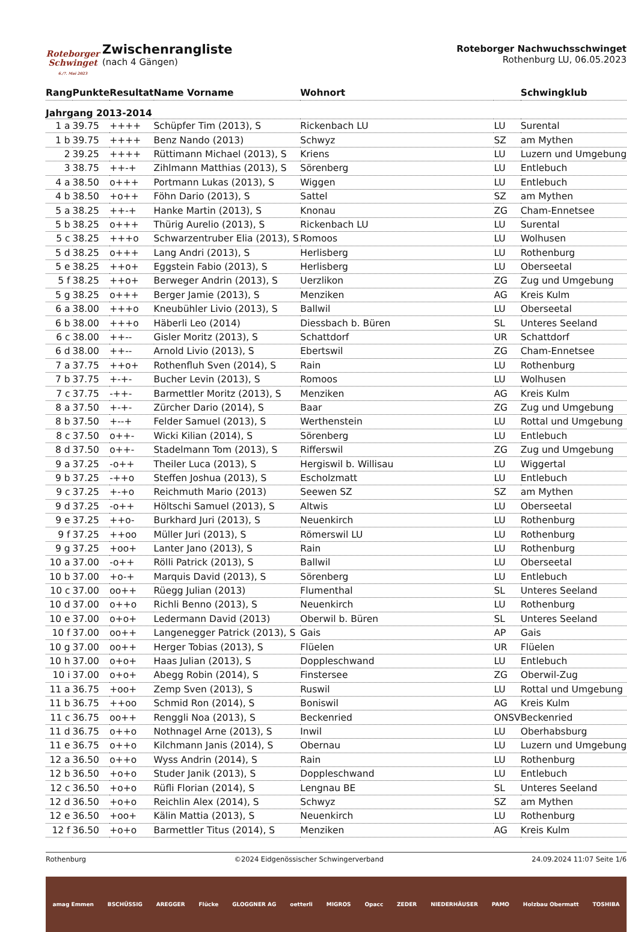Roteborger Schwinget
6./7. Mai 2023
Zwischenrangliste
(nach 4 Gängen)
Roteborger Nachwuchsschwinget
Rothenburg LU, 06.05.2023
| Rang | Punkte | Resultat | Name Vorname | Wohnort | | Schwingklub |
| --- | --- | --- | --- | --- | --- | --- |
| Jahrgang 2013-2014 | | | | | | |
| 1 a | 39.75 | ++++ | Schüpfer Tim (2013), S | Rickenbach LU | LU | Surental |
| 1 b | 39.75 | ++++ | Benz Nando (2013) | Schwyz | SZ | am Mythen |
| 2 | 39.25 | ++++ | Rüttimann Michael (2013), S | Kriens | LU | Luzern und Umgebung |
| 3 | 38.75 | ++-+ | Zihlmann Matthias (2013), S | Sörenberg | LU | Entlebuch |
| 4 a | 38.50 | o+++ | Portmann Lukas (2013), S | Wiggen | LU | Entlebuch |
| 4 b | 38.50 | +o++ | Föhn Dario (2013), S | Sattel | SZ | am Mythen |
| 5 a | 38.25 | ++-+ | Hanke Martin (2013), S | Knonau | ZG | Cham-Ennetsee |
| 5 b | 38.25 | o+++ | Thürig Aurelio (2013), S | Rickenbach LU | LU | Surental |
| 5 c | 38.25 | +++o | Schwarzentruber Elia (2013), S | Romoos | LU | Wolhusen |
| 5 d | 38.25 | o+++ | Lang Andri (2013), S | Herlisberg | LU | Rothenburg |
| 5 e | 38.25 | ++o+ | Eggstein Fabio (2013), S | Herlisberg | LU | Oberseetal |
| 5 f | 38.25 | ++o+ | Berweger Andrin (2013), S | Uerzlikon | ZG | Zug und Umgebung |
| 5 g | 38.25 | o+++ | Berger Jamie (2013), S | Menziken | AG | Kreis Kulm |
| 6 a | 38.00 | +++o | Kneubühler Livio (2013), S | Ballwil | LU | Oberseetal |
| 6 b | 38.00 | +++o | Häberli Leo (2014) | Diessbach b. Büren | SL | Unteres Seeland |
| 6 c | 38.00 | ++-- | Gisler Moritz (2013), S | Schattdorf | UR | Schattdorf |
| 6 d | 38.00 | ++-- | Arnold Livio (2013), S | Ebertswil | ZG | Cham-Ennetsee |
| 7 a | 37.75 | ++o+ | Rothenfluh Sven (2014), S | Rain | LU | Rothenburg |
| 7 b | 37.75 | +-+- | Bucher Levin (2013), S | Romoos | LU | Wolhusen |
| 7 c | 37.75 | -++- | Barmettler Moritz (2013), S | Menziken | AG | Kreis Kulm |
| 8 a | 37.50 | +-+- | Zürcher Dario (2014), S | Baar | ZG | Zug und Umgebung |
| 8 b | 37.50 | +--+ | Felder Samuel (2013), S | Werthenstein | LU | Rottal und Umgebung |
| 8 c | 37.50 | o++- | Wicki Kilian (2014), S | Sörenberg | LU | Entlebuch |
| 8 d | 37.50 | o++- | Stadelmann Tom (2013), S | Rifferswil | ZG | Zug und Umgebung |
| 9 a | 37.25 | -o++ | Theiler Luca (2013), S | Hergiswil b. Willisau | LU | Wiggertal |
| 9 b | 37.25 | -++o | Steffen Joshua (2013), S | Escholzmatt | LU | Entlebuch |
| 9 c | 37.25 | +-+o | Reichmuth Mario (2013) | Seewen SZ | SZ | am Mythen |
| 9 d | 37.25 | -o++ | Höltschi Samuel (2013), S | Altwis | LU | Oberseetal |
| 9 e | 37.25 | ++o- | Burkhard Juri (2013), S | Neuenkirch | LU | Rothenburg |
| 9 f | 37.25 | ++oo | Müller Juri (2013), S | Römerswil LU | LU | Rothenburg |
| 9 g | 37.25 | +oo+ | Lanter Jano (2013), S | Rain | LU | Rothenburg |
| 10 a | 37.00 | -o++ | Rölli Patrick (2013), S | Ballwil | LU | Oberseetal |
| 10 b | 37.00 | +o-+ | Marquis David (2013), S | Sörenberg | LU | Entlebuch |
| 10 c | 37.00 | oo++ | Rüegg Julian (2013) | Flumenthal | SL | Unteres Seeland |
| 10 d | 37.00 | o++o | Richli Benno (2013), S | Neuenkirch | LU | Rothenburg |
| 10 e | 37.00 | o+o+ | Ledermann David (2013) | Oberwil b. Büren | SL | Unteres Seeland |
| 10 f | 37.00 | oo++ | Langenegger Patrick (2013), S | Gais | AP | Gais |
| 10 g | 37.00 | oo++ | Herger Tobias (2013), S | Flüelen | UR | Flüelen |
| 10 h | 37.00 | o+o+ | Haas Julian (2013), S | Doppleschwand | LU | Entlebuch |
| 10 i | 37.00 | o+o+ | Abegg Robin (2014), S | Finstersee | ZG | Oberwil-Zug |
| 11 a | 36.75 | +oo+ | Zemp Sven (2013), S | Ruswil | LU | Rottal und Umgebung |
| 11 b | 36.75 | ++oo | Schmid Ron (2014), S | Boniswil | AG | Kreis Kulm |
| 11 c | 36.75 | oo++ | Renggli Noa (2013), S | Beckenried | ONSV | Beckenried |
| 11 d | 36.75 | o++o | Nothnagel Arne (2013), S | Inwil | LU | Oberhabsburg |
| 11 e | 36.75 | o++o | Kilchmann Janis (2014), S | Obernau | LU | Luzern und Umgebung |
| 12 a | 36.50 | o++o | Wyss Andrin (2014), S | Rain | LU | Rothenburg |
| 12 b | 36.50 | +o+o | Studer Janik (2013), S | Doppleschwand | LU | Entlebuch |
| 12 c | 36.50 | +o+o | Rüfli Florian (2014), S | Lengnau BE | SL | Unteres Seeland |
| 12 d | 36.50 | +o+o | Reichlin Alex (2014), S | Schwyz | SZ | am Mythen |
| 12 e | 36.50 | +oo+ | Kälin Mattia (2013), S | Neuenkirch | LU | Rothenburg |
| 12 f | 36.50 | +o+o | Barmettler Titus (2014), S | Menziken | AG | Kreis Kulm |
Rothenburg ©2024 Eidgenössischer Schwingerverband 24.09.2024 11:07 Seite 1/6
amag Emmen BSCHÜSSIG AREGGER Flücke GLOGGNER AG oetterli MIGROS Opacc ZEDER NIEDERHÄUSER PAMO Holzbau Obermatt TOSHIBA